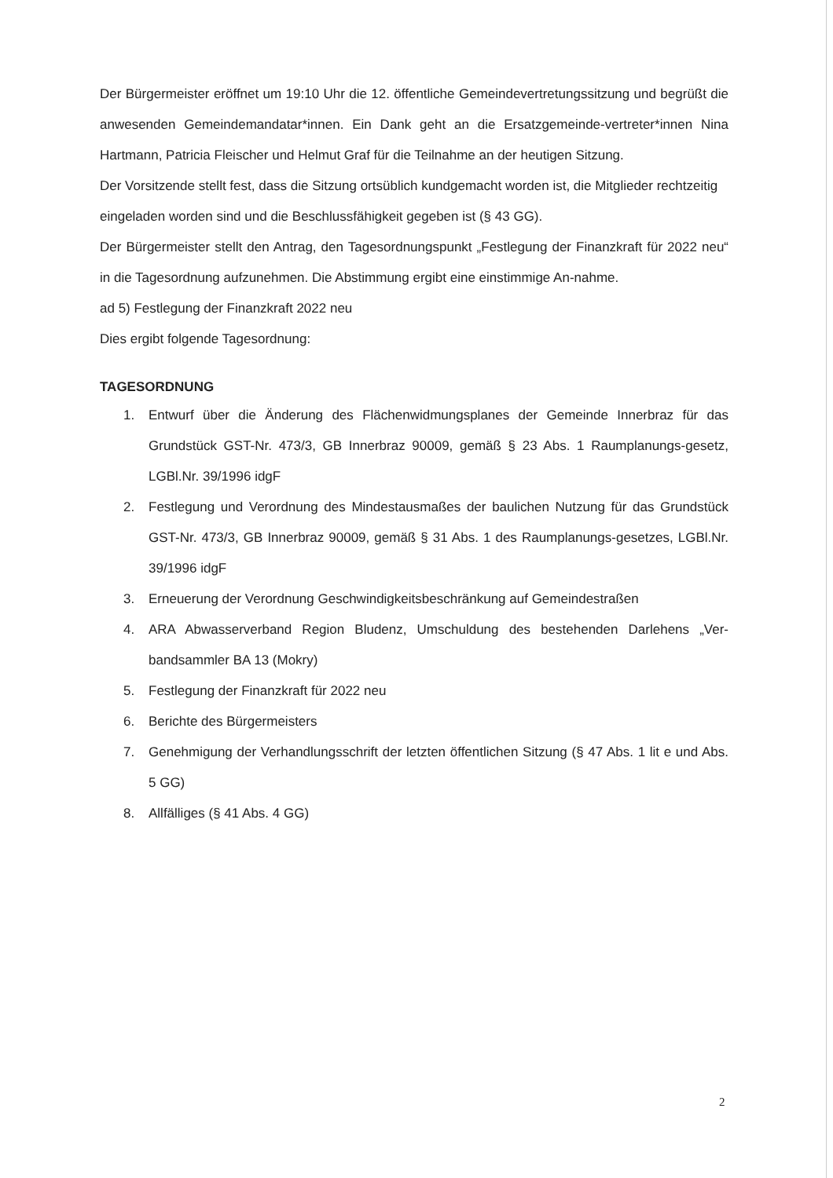Der Bürgermeister eröffnet um 19:10 Uhr die 12. öffentliche Gemeindevertretungssitzung und begrüßt die anwesenden Gemeindemandatar*innen. Ein Dank geht an die Ersatzgemeinde-vertreter*innen Nina Hartmann, Patricia Fleischer und Helmut Graf für die Teilnahme an der heutigen Sitzung.
Der Vorsitzende stellt fest, dass die Sitzung ortsüblich kundgemacht worden ist, die Mitglieder rechtzeitig eingeladen worden sind und die Beschlussfähigkeit gegeben ist (§ 43 GG).
Der Bürgermeister stellt den Antrag, den Tagesordnungspunkt „Festlegung der Finanzkraft für 2022 neu“ in die Tagesordnung aufzunehmen. Die Abstimmung ergibt eine einstimmige An-nahme.
ad 5) Festlegung der Finanzkraft 2022 neu
Dies ergibt folgende Tagesordnung:
TAGESORDNUNG
1. Entwurf über die Änderung des Flächenwidmungsplanes der Gemeinde Innerbraz für das Grundstück GST-Nr. 473/3, GB Innerbraz 90009, gemäß § 23 Abs. 1 Raumplanungs-gesetz, LGBl.Nr. 39/1996 idgF
2. Festlegung und Verordnung des Mindestausmaßes der baulichen Nutzung für das Grundstück GST-Nr. 473/3, GB Innerbraz 90009, gemäß § 31 Abs. 1 des Raumplanungs-gesetzes, LGBl.Nr. 39/1996 idgF
3. Erneuerung der Verordnung Geschwindigkeitsbeschränkung auf Gemeindestraßen
4. ARA Abwasserverband Region Bludenz, Umschuldung des bestehenden Darlehens „Ver-bandsammler BA 13 (Mokry)
5. Festlegung der Finanzkraft für 2022 neu
6. Berichte des Bürgermeisters
7. Genehmigung der Verhandlungsschrift der letzten öffentlichen Sitzung (§ 47 Abs. 1 lit e und Abs. 5 GG)
8. Allfälliges (§ 41 Abs. 4 GG)
2